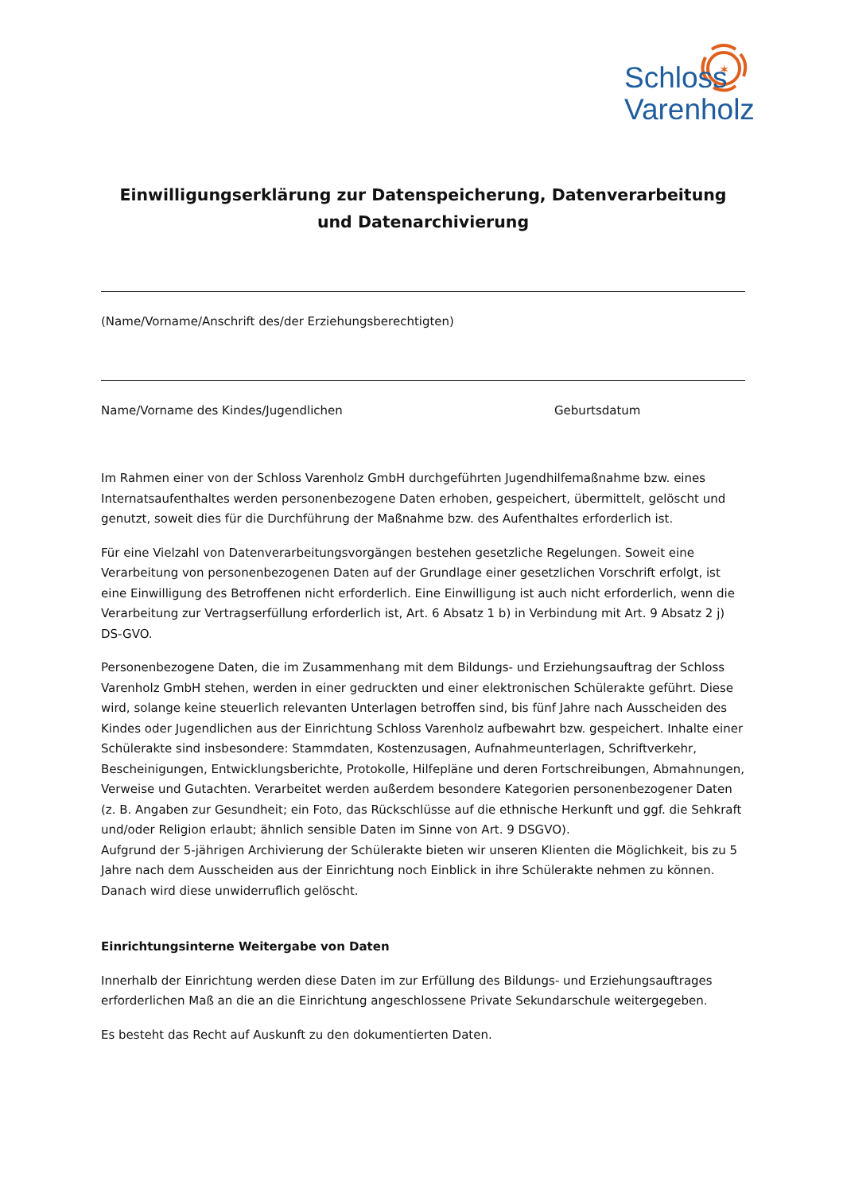✶
Schloss
Varenholz
Einwilligungserklärung zur Datenspeicherung, Datenverarbeitung und Datenarchivierung
(Name/Vorname/Anschrift des/der Erziehungsberechtigten)
Name/Vorname des Kindes/Jugendlichen Geburtsdatum
Im Rahmen einer von der Schloss Varenholz GmbH durchgeführten Jugendhilfemaßnahme bzw. eines Internatsaufenthaltes werden personenbezogene Daten erhoben, gespeichert, übermittelt, gelöscht und genutzt, soweit dies für die Durchführung der Maßnahme bzw. des Aufenthaltes erforderlich ist.
Für eine Vielzahl von Datenverarbeitungsvorgängen bestehen gesetzliche Regelungen. Soweit eine Verarbeitung von personenbezogenen Daten auf der Grundlage einer gesetzlichen Vorschrift erfolgt, ist eine Einwilligung des Betroffenen nicht erforderlich. Eine Einwilligung ist auch nicht erforderlich, wenn die Verarbeitung zur Vertragserfüllung erforderlich ist, Art. 6 Absatz 1 b) in Verbindung mit Art. 9 Absatz 2 j) DS-GVO.
Personenbezogene Daten, die im Zusammenhang mit dem Bildungs- und Erziehungsauftrag der Schloss Varenholz GmbH stehen, werden in einer gedruckten und einer elektronischen Schülerakte geführt. Diese wird, solange keine steuerlich relevanten Unterlagen betroffen sind, bis fünf Jahre nach Ausscheiden des Kindes oder Jugendlichen aus der Einrichtung Schloss Varenholz aufbewahrt bzw. gespeichert. Inhalte einer Schülerakte sind insbesondere: Stammdaten, Kostenzusagen, Aufnahmeunterlagen, Schriftverkehr, Bescheinigungen, Entwicklungsberichte, Protokolle, Hilfepläne und deren Fortschreibungen, Abmahnungen, Verweise und Gutachten. Verarbeitet werden außerdem besondere Kategorien personenbezogener Daten (z. B. Angaben zur Gesundheit; ein Foto, das Rückschlüsse auf die ethnische Herkunft und ggf. die Sehkraft und/oder Religion erlaubt; ähnlich sensible Daten im Sinne von Art. 9 DSGVO).
Aufgrund der 5-jährigen Archivierung der Schülerakte bieten wir unseren Klienten die Möglichkeit, bis zu 5 Jahre nach dem Ausscheiden aus der Einrichtung noch Einblick in ihre Schülerakte nehmen zu können. Danach wird diese unwiderruflich gelöscht.
Einrichtungsinterne Weitergabe von Daten
Innerhalb der Einrichtung werden diese Daten im zur Erfüllung des Bildungs- und Erziehungsauftrages erforderlichen Maß an die an die Einrichtung angeschlossene Private Sekundarschule weitergegeben.
Es besteht das Recht auf Auskunft zu den dokumentierten Daten.